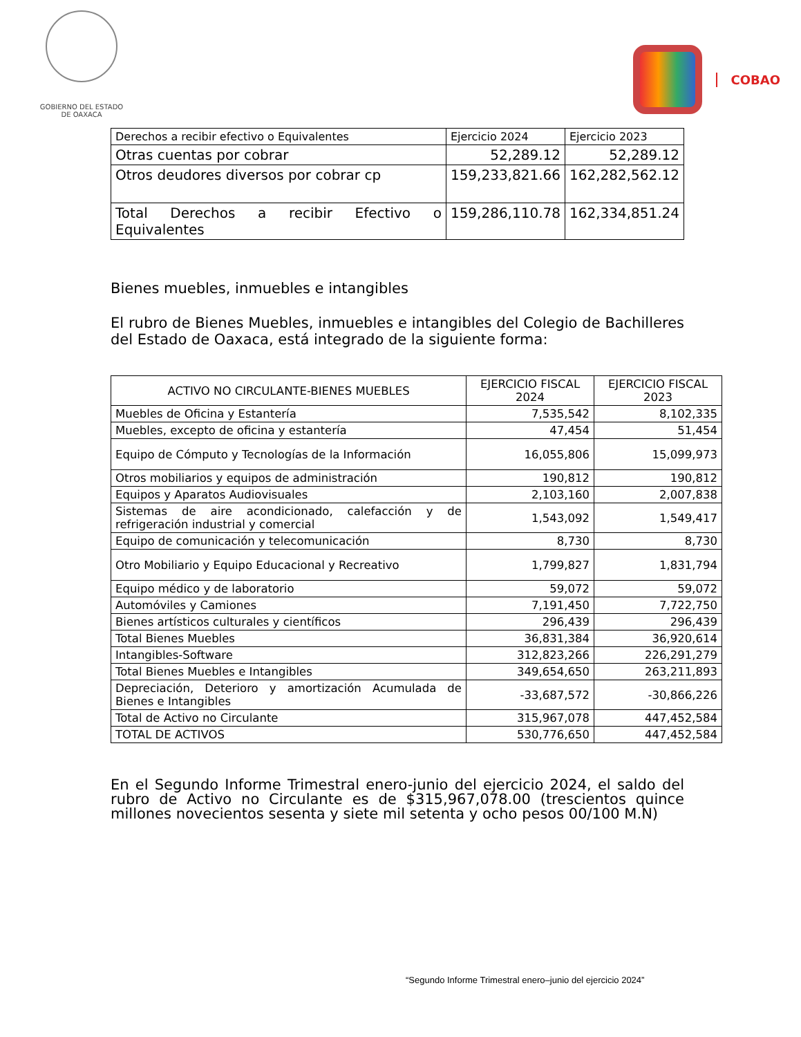GOBIERNO DEL ESTADO
DE OAXACA
COBAO
| Derechos a recibir efectivo o Equivalentes | Ejercicio 2024 | Ejercicio 2023 |
| Otras cuentas por cobrar | 52,289.12 | 52,289.12 |
| Otros deudores diversos por cobrar cp | 159,233,821.66 | 162,282,562.12 |
| Total Derechos a recibir Efectivo o Equivalentes | 159,286,110.78 | 162,334,851.24 |
Bienes muebles, inmuebles e intangibles
El rubro de Bienes Muebles, inmuebles e intangibles del Colegio de Bachilleres del Estado de Oaxaca, está integrado de la siguiente forma:
| ACTIVO NO CIRCULANTE-BIENES MUEBLES | EJERCICIO FISCAL 2024 | EJERCICIO FISCAL 2023 |
| --- | --- | --- |
| Muebles de Oficina y Estantería | 7,535,542 | 8,102,335 |
| Muebles, excepto de oficina y estantería | 47,454 | 51,454 |
| Equipo de Cómputo y Tecnologías de la Información | 16,055,806 | 15,099,973 |
| Otros mobiliarios y equipos de administración | 190,812 | 190,812 |
| Equipos y Aparatos Audiovisuales | 2,103,160 | 2,007,838 |
| Sistemas de aire acondicionado, calefacción y de refrigeración industrial y comercial | 1,543,092 | 1,549,417 |
| Equipo de comunicación y telecomunicación | 8,730 | 8,730 |
| Otro Mobiliario y Equipo Educacional y Recreativo | 1,799,827 | 1,831,794 |
| Equipo médico y de laboratorio | 59,072 | 59,072 |
| Automóviles y Camiones | 7,191,450 | 7,722,750 |
| Bienes artísticos culturales y científicos | 296,439 | 296,439 |
| Total Bienes Muebles | 36,831,384 | 36,920,614 |
| Intangibles-Software | 312,823,266 | 226,291,279 |
| Total Bienes Muebles e Intangibles | 349,654,650 | 263,211,893 |
| Depreciación, Deterioro y amortización Acumulada de Bienes e Intangibles | -33,687,572 | -30,866,226 |
| Total de Activo no Circulante | 315,967,078 | 447,452,584 |
| TOTAL DE ACTIVOS | 530,776,650 | 447,452,584 |
En el Segundo Informe Trimestral enero-junio del ejercicio 2024, el saldo del rubro de Activo no Circulante es de $315,967,078.00 (trescientos quince millones novecientos sesenta y siete mil setenta y ocho pesos 00/100 M.N)
“Segundo Informe Trimestral enero–junio del ejercicio 2024”